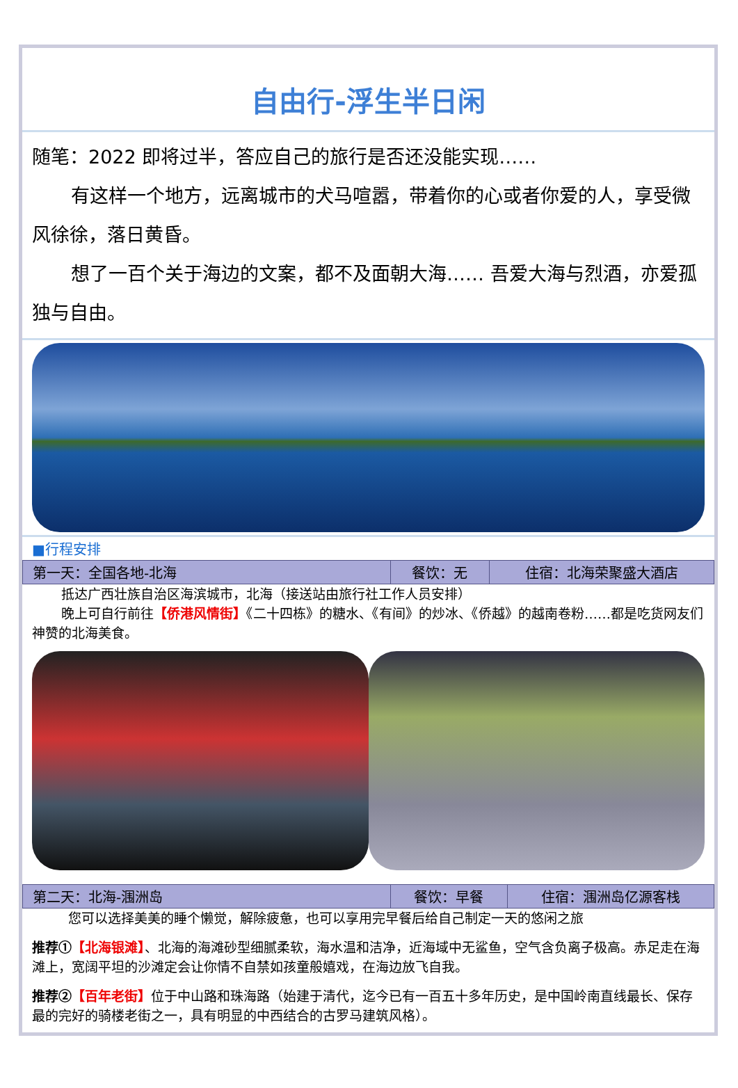自由行-浮生半日闲
随笔：2022 即将过半，答应自己的旅行是否还没能实现……
有这样一个地方，远离城市的犬马喧嚣，带着你的心或者你爱的人，享受微风徐徐，落日黄昏。
想了一百个关于海边的文案，都不及面朝大海…… 吾爱大海与烈酒，亦爱孤独与自由。
■行程安排
| 第一天：全国各地-北海 | 餐饮：无 | 住宿：北海荣聚盛大酒店 |
抵达广西壮族自治区海滨城市，北海（接送站由旅行社工作人员安排）
晚上可自行前往【侨港风情街】《二十四栋》的糖水、《有间》的炒冰、《侨越》的越南卷粉……都是吃货网友们神赞的北海美食。
| 第二天：北海-涠洲岛 | 餐饮：早餐 | 住宿：涠洲岛亿源客栈 |
您可以选择美美的睡个懒觉，解除疲惫，也可以享用完早餐后给自己制定一天的悠闲之旅
推荐①【北海银滩】、北海的海滩砂型细腻柔软，海水温和洁净，近海域中无鲨鱼，空气含负离子极高。赤足走在海滩上，宽阔平坦的沙滩定会让你情不自禁如孩童般嬉戏，在海边放飞自我。
推荐②【百年老街】位于中山路和珠海路（始建于清代，迄今已有一百五十多年历史，是中国岭南直线最长、保存最的完好的骑楼老街之一，具有明显的中西结合的古罗马建筑风格）。